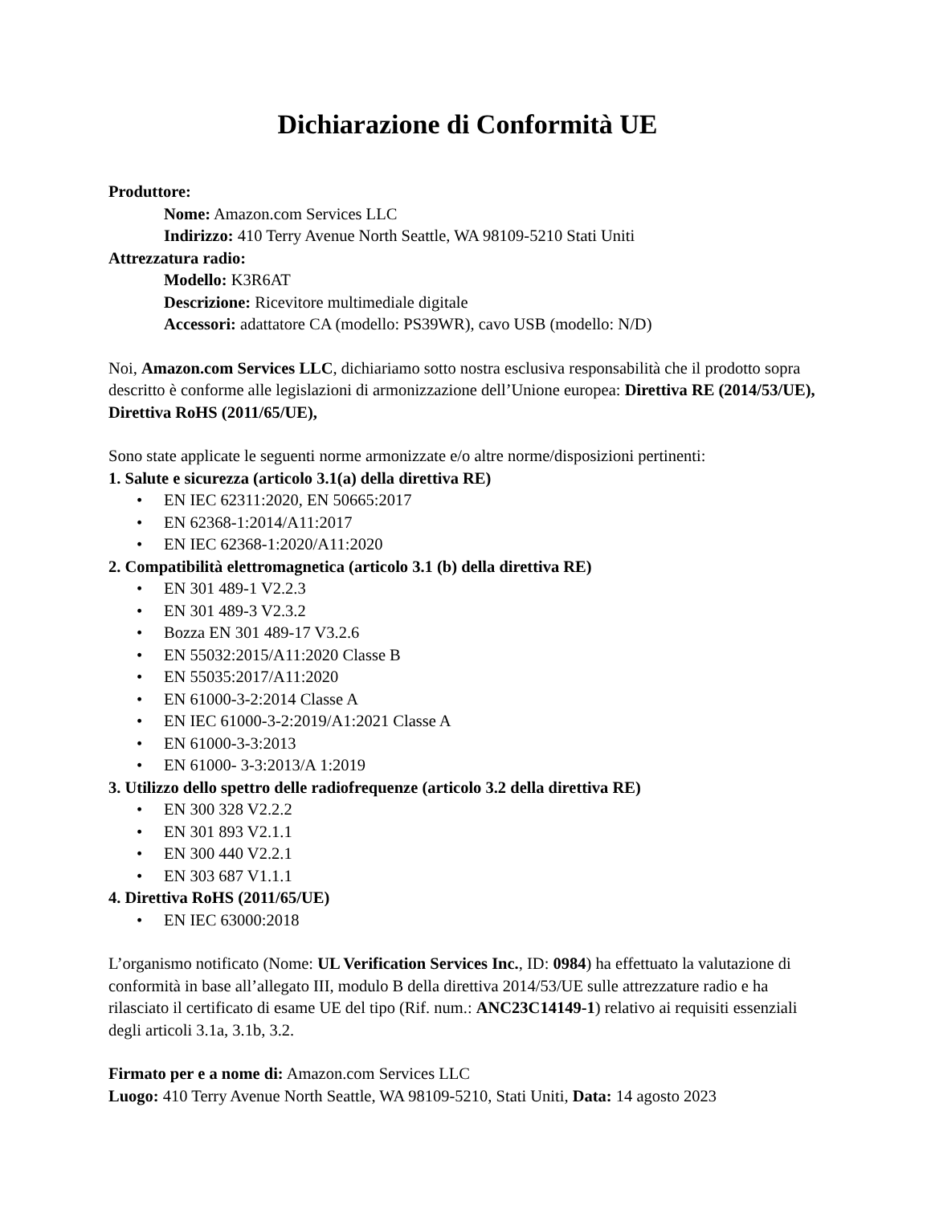Dichiarazione di Conformità UE
Produttore:
Nome: Amazon.com Services LLC
Indirizzo: 410 Terry Avenue North Seattle, WA 98109-5210 Stati Uniti
Attrezzatura radio:
Modello: K3R6AT
Descrizione: Ricevitore multimediale digitale
Accessori: adattatore CA (modello: PS39WR), cavo USB (modello: N/D)
Noi, Amazon.com Services LLC, dichiariamo sotto nostra esclusiva responsabilità che il prodotto sopra descritto è conforme alle legislazioni di armonizzazione dell’Unione europea: Direttiva RE (2014/53/UE), Direttiva RoHS (2011/65/UE),
Sono state applicate le seguenti norme armonizzate e/o altre norme/disposizioni pertinenti:
1. Salute e sicurezza (articolo 3.1(a) della direttiva RE)
• EN IEC 62311:2020, EN 50665:2017
• EN 62368-1:2014/A11:2017
• EN IEC 62368-1:2020/A11:2020
2. Compatibilità elettromagnetica (articolo 3.1 (b) della direttiva RE)
• EN 301 489-1 V2.2.3
• EN 301 489-3 V2.3.2
• Bozza EN 301 489-17 V3.2.6
• EN 55032:2015/A11:2020 Classe B
• EN 55035:2017/A11:2020
• EN 61000-3-2:2014 Classe A
• EN IEC 61000-3-2:2019/A1:2021 Classe A
• EN 61000-3-3:2013
• EN 61000- 3-3:2013/A 1:2019
3. Utilizzo dello spettro delle radiofrequenze (articolo 3.2 della direttiva RE)
• EN 300 328 V2.2.2
• EN 301 893 V2.1.1
• EN 300 440 V2.2.1
• EN 303 687 V1.1.1
4. Direttiva RoHS (2011/65/UE)
• EN IEC 63000:2018
L’organismo notificato (Nome: UL Verification Services Inc., ID: 0984) ha effettuato la valutazione di conformità in base all’allegato III, modulo B della direttiva 2014/53/UE sulle attrezzature radio e ha rilasciato il certificato di esame UE del tipo (Rif. num.: ANC23C14149-1) relativo ai requisiti essenziali degli articoli 3.1a, 3.1b, 3.2.
Firmato per e a nome di: Amazon.com Services LLC
Luogo: 410 Terry Avenue North Seattle, WA 98109-5210, Stati Uniti, Data: 14 agosto 2023